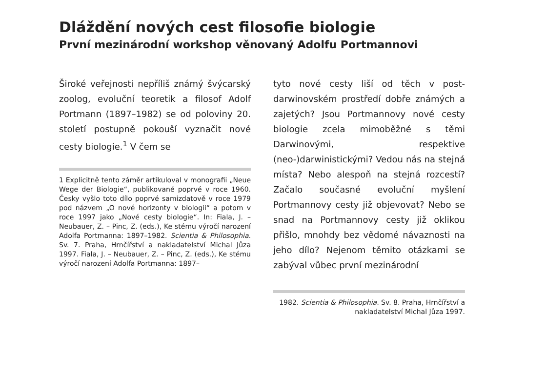Dláždění nových cest filosofie biologie
První mezinárodní workshop věnovaný Adolfu Portmannovi
Široké veřejnosti nepříliš známý švýcarský zoolog, evoluční teoretik a filosof Adolf Portmann (1897–1982) se od poloviny 20. století postupně pokouší vyznačit nové cesty biologie.<sup>1</sup> V čem se
1 Explicitně tento záměr artikuloval v monografii „Neue Wege der Biologie“, publikované poprvé v roce 1960. Česky vyšlo toto dílo poprvé samizdatově v roce 1979 pod názvem „O nové horizonty v biologii“ a potom v roce 1997 jako „Nové cesty biologie“. In: Fiala, J. – Neubauer, Z. – Pinc, Z. (eds.), Ke stému výročí narození Adolfa Portmanna: 1897–1982. Scientia & Philosophia. Sv. 7. Praha, Hrnčířství a nakladatelství Michal Jůza 1997. Fiala, J. – Neubauer, Z. – Pinc, Z. (eds.), Ke stému výročí narození Adolfa Portmanna: 1897–
tyto nové cesty liší od těch v post-darwinovském prostředí dobře známých a zajetých? Jsou Portmannovy nové cesty biologie zcela mimoběžné s těmi Darwinovými, respektive (neo-)darwinistickými? Vedou nás na stejná místa? Nebo alespoň na stejná rozcestí? Začalo současné evoluční myšlení Portmannovy cesty již objevovat? Nebo se snad na Portmannovy cesty již oklikou přišlo, mnohdy bez vědomé návaznosti na jeho dílo? Nejenom těmito otázkami se zabýval vůbec první mezinárodní
1982. Scientia & Philosophia. Sv. 8. Praha, Hrnčířství a nakladatelství Michal Jůza 1997.